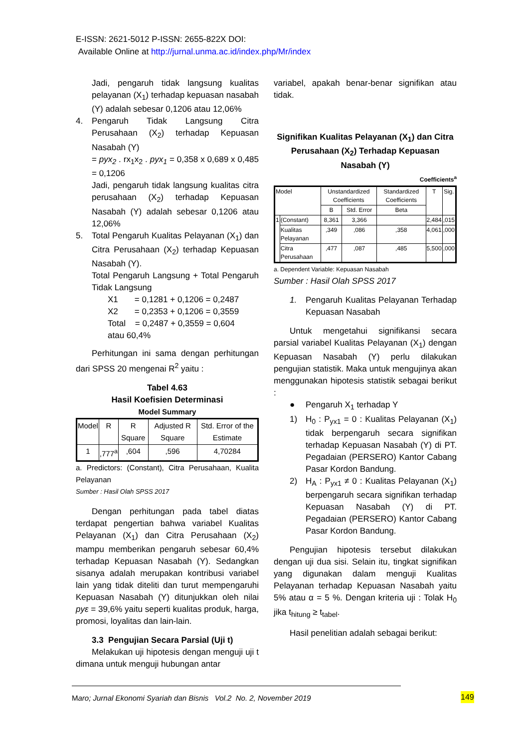E-ISSN: 2621-5012 P-ISSN: 2655-822X DOI:
Available Online at http://jurnal.unma.ac.id/index.php/Mr/index
Jadi, pengaruh tidak langsung kualitas pelayanan (X<sub>1</sub>) terhadap kepuasan nasabah (Y) adalah sebesar 0,1206 atau 12,06%
4. Pengaruh Tidak Langsung Citra Perusahaan (X<sub>2</sub>) terhadap Kepuasan Nasabah (Y)
= pyx<sub>2</sub> . rx<sub>1</sub>x<sub>2</sub> . pyx<sub>1</sub> = 0,358 x 0,689 x 0,485 = 0,1206
Jadi, pengaruh tidak langsung kualitas citra perusahaan (X<sub>2</sub>) terhadap Kepuasan Nasabah (Y) adalah sebesar 0,1206 atau 12,06%
5. Total Pengaruh Kualitas Pelayanan (X<sub>1</sub>) dan Citra Perusahaan (X<sub>2</sub>) terhadap Kepuasan Nasabah (Y).
Total Pengaruh Langsung + Total Pengaruh Tidak Langsung
X1 = 0,1281 + 0,1206 = 0,2487
X2 = 0,2353 + 0,1206 = 0,3559
Total = 0,2487 + 0,3559 = 0,604
atau 60,4%
Perhitungan ini sama dengan perhitungan dari SPSS 20 mengenai R<sup>2</sup> yaitu :
Tabel 4.63
Hasil Koefisien Determinasi
Model Summary
| Model | R | R Square | Adjusted R Square | Std. Error of the Estimate |
| --- | --- | --- | --- | --- |
| 1 | ,777<sup>a</sup> | ,604 | ,596 | 4,70284 |
a. Predictors: (Constant), Citra Perusahaan, Kualita Pelayanan
Sumber : Hasil Olah SPSS 2017
Dengan perhitungan pada tabel diatas terdapat pengertian bahwa variabel Kualitas Pelayanan (X<sub>1</sub>) dan Citra Perusahaan (X<sub>2</sub>) mampu memberikan pengaruh sebesar 60,4% terhadap Kepuasan Nasabah (Y). Sedangkan sisanya adalah merupakan kontribusi variabel lain yang tidak diteliti dan turut mempengaruhi Kepuasan Nasabah (Y) ditunjukkan oleh nilai pyε = 39,6% yaitu seperti kualitas produk, harga, promosi, loyalitas dan lain-lain.
3.3 Pengujian Secara Parsial (Uji t)
Melakukan uji hipotesis dengan menguji uji t dimana untuk menguji hubungan antar
variabel, apakah benar-benar signifikan atau tidak.
Signifikan Kualitas Pelayanan (X<sub>1</sub>) dan Citra Perusahaan (X<sub>2</sub>) Terhadap Kepuasan Nasabah (Y)
Coefficients<sup>a</sup>
| Model | | Unstandardized Coefficients | | Standardized Coefficients | T | Sig. |
| --- | --- | --- | --- | --- | --- | --- |
| | | B | Std. Error | Beta | | |
| 1 | (Constant) | 8,361 | 3,366 | | 2,484 | ,015 |
| | Kualitas Pelayanan | ,349 | ,086 | ,358 | 4,061 | ,000 |
| | Citra Perusahaan | ,477 | ,087 | ,485 | 5,500 | ,000 |
a. Dependent Variable: Kepuasan Nasabah
Sumber : Hasil Olah SPSS 2017
1. Pengaruh Kualitas Pelayanan Terhadap Kepuasan Nasabah
Untuk mengetahui signifikansi secara parsial variabel Kualitas Pelayanan (X<sub>1</sub>) dengan Kepuasan Nasabah (Y) perlu dilakukan pengujian statistik. Maka untuk mengujinya akan menggunakan hipotesis statistik sebagai berikut :
● Pengaruh X<sub>1</sub> terhadap Y
1) H<sub>0</sub> : P<sub>yx1</sub> = 0 : Kualitas Pelayanan (X<sub>1</sub>) tidak berpengaruh secara signifikan terhadap Kepuasan Nasabah (Y) di PT. Pegadaian (PERSERO) Kantor Cabang Pasar Kordon Bandung.
2) H<sub>A</sub> : P<sub>yx1</sub> ≠ 0 : Kualitas Pelayanan (X<sub>1</sub>) berpengaruh secara signifikan terhadap Kepuasan Nasabah (Y) di PT. Pegadaian (PERSERO) Kantor Cabang Pasar Kordon Bandung.
Pengujian hipotesis tersebut dilakukan dengan uji dua sisi. Selain itu, tingkat signifikan yang digunakan dalam menguji Kualitas Pelayanan terhadap Kepuasan Nasabah yaitu 5% atau α = 5 %. Dengan kriteria uji : Tolak H<sub>0</sub> jika t<sub>hitung</sub> ≥ t<sub>tabel</sub>.
Hasil penelitian adalah sebagai berikut:
Maro; Jurnal Ekonomi Syariah dan Bisnis Vol.2 No. 2, November 2019
149